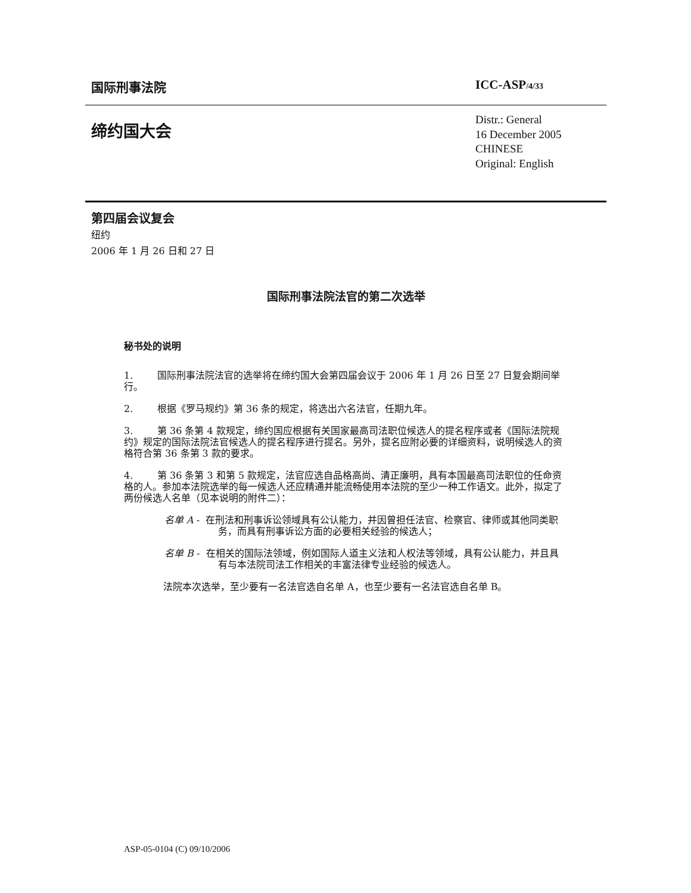国际刑事法院 ICC-ASP/4/33
缔约国大会
Distr.: General
16 December 2005
CHINESE
Original: English
第四届会议复会
纽约
2006 年 1 月 26 日和 27 日
国际刑事法院法官的第二次选举
秘书处的说明
1. 国际刑事法院法官的选举将在缔约国大会第四届会议于 2006 年 1 月 26 日至 27 日复会期间举行。
2. 根据《罗马规约》第 36 条的规定，将选出六名法官，任期九年。
3. 第 36 条第 4 款规定，缔约国应根据有关国家最高司法职位候选人的提名程序或者《国际法院规约》规定的国际法院法官候选人的提名程序进行提名。另外，提名应附必要的详细资料，说明候选人的资格符合第 36 条第 3 款的要求。
4. 第 36 条第 3 和第 5 款规定，法官应选自品格高尚、清正廉明，具有本国最高司法职位的任命资格的人。参加本法院选举的每一候选人还应精通并能流畅使用本法院的至少一种工作语文。此外，拟定了两份候选人名单（见本说明的附件二）：
名单 A - 在刑法和刑事诉讼领域具有公认能力，并因曾担任法官、检察官、律师或其他同类职务，而具有刑事诉讼方面的必要相关经验的候选人；
名单 B - 在相关的国际法领域，例如国际人道主义法和人权法等领域，具有公认能力，并且具有与本法院司法工作相关的丰富法律专业经验的候选人。
法院本次选举，至少要有一名法官选自名单 A，也至少要有一名法官选自名单 B。
ASP-05-0104 (C) 09/10/2006